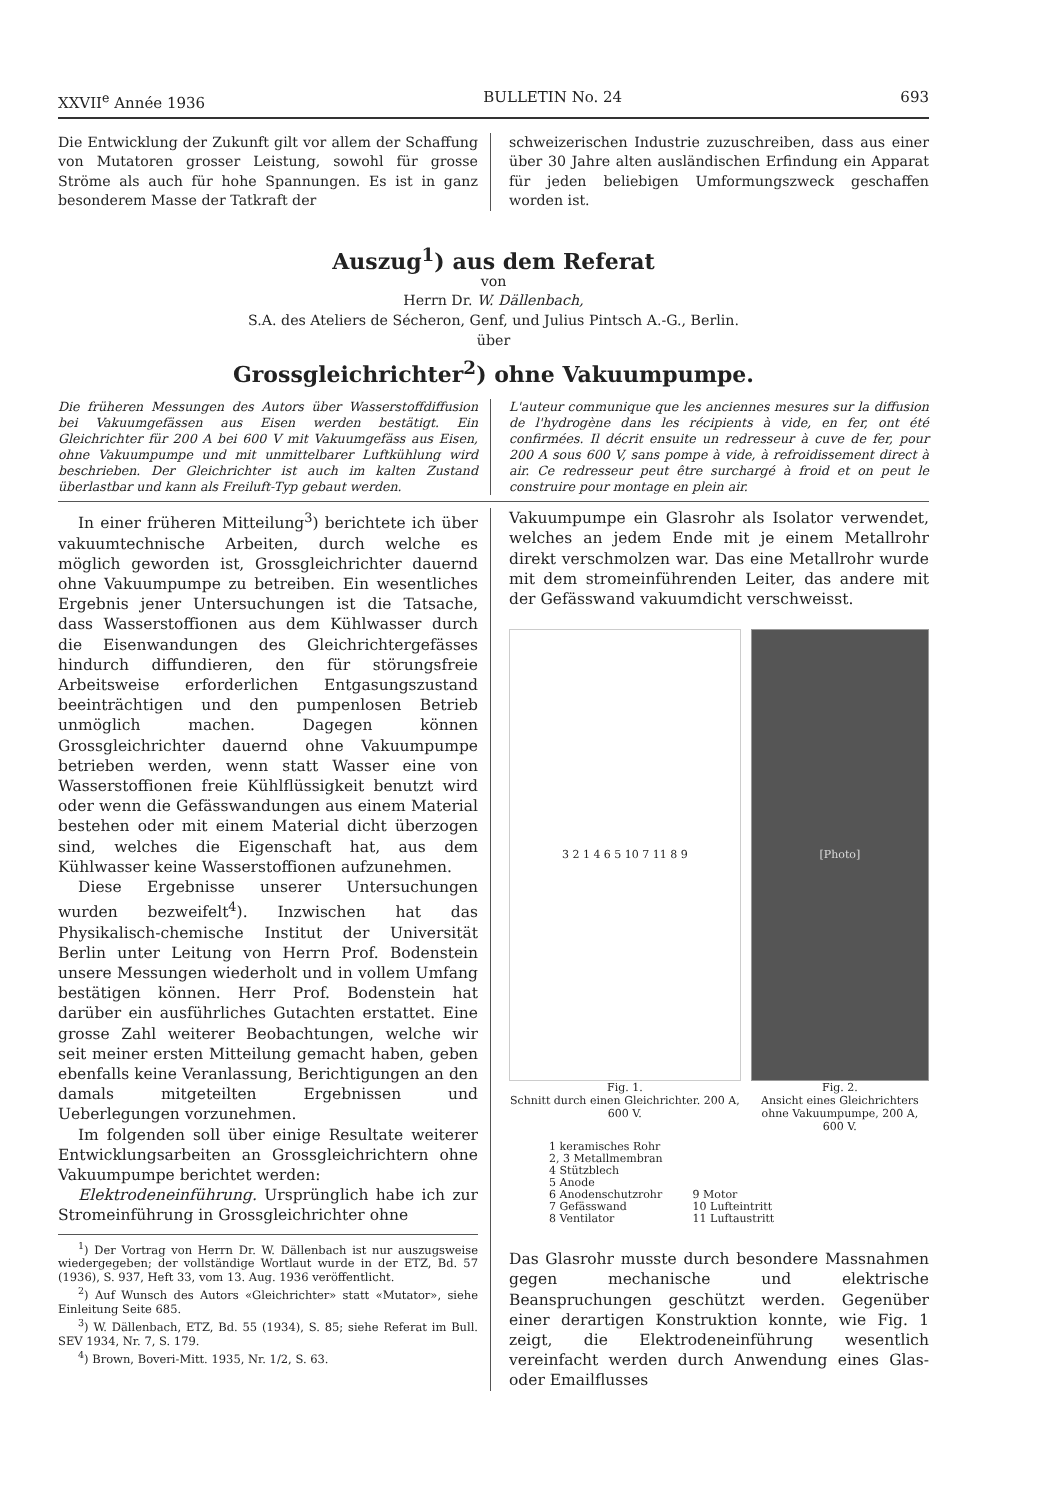XXVII<sup>e</sup> Année 1936 BULLETIN No. 24 693
Die Entwicklung der Zukunft gilt vor allem der Schaffung von Mutatoren grosser Leistung, sowohl für grosse Ströme als auch für hohe Spannungen. Es ist in ganz besonderem Masse der Tatkraft der
schweizerischen Industrie zuzuschreiben, dass aus einer über 30 Jahre alten ausländischen Erfindung ein Apparat für jeden beliebigen Umformungszweck geschaffen worden ist.
Auszug<sup>1</sup>) aus dem Referat
von
Herrn Dr. W. Dällenbach,
S.A. des Ateliers de Sécheron, Genf, und Julius Pintsch A.-G., Berlin.
über
Grossgleichrichter<sup>2</sup>) ohne Vakuumpumpe.
Die früheren Messungen des Autors über Wasserstoffdiffusion bei Vakuumgefässen aus Eisen werden bestätigt. Ein Gleichrichter für 200 A bei 600 V mit Vakuumgefäss aus Eisen, ohne Vakuumpumpe und mit unmittelbarer Luftkühlung wird beschrieben. Der Gleichrichter ist auch im kalten Zustand überlastbar und kann als Freiluft-Typ gebaut werden.
L'auteur communique que les anciennes mesures sur la diffusion de l'hydrogène dans les récipients à vide, en fer, ont été confirmées. Il décrit ensuite un redresseur à cuve de fer, pour 200 A sous 600 V, sans pompe à vide, à refroidissement direct à air. Ce redresseur peut être surchargé à froid et on peut le construire pour montage en plein air.
In einer früheren Mitteilung<sup>3</sup>) berichtete ich über vakuumtechnische Arbeiten, durch welche es möglich geworden ist, Grossgleichrichter dauernd ohne Vakuumpumpe zu betreiben. Ein wesentliches Ergebnis jener Untersuchungen ist die Tatsache, dass Wasserstoffionen aus dem Kühlwasser durch die Eisenwandungen des Gleichrichtergefässes hindurch diffundieren, den für störungsfreie Arbeitsweise erforderlichen Entgasungszustand beeinträchtigen und den pumpenlosen Betrieb unmöglich machen. Dagegen können Grossgleichrichter dauernd ohne Vakuumpumpe betrieben werden, wenn statt Wasser eine von Wasserstoffionen freie Kühlflüssigkeit benutzt wird oder wenn die Gefässwandungen aus einem Material bestehen oder mit einem Material dicht überzogen sind, welches die Eigenschaft hat, aus dem Kühlwasser keine Wasserstoffionen aufzunehmen.
Diese Ergebnisse unserer Untersuchungen wurden bezweifelt<sup>4</sup>). Inzwischen hat das Physikalisch-chemische Institut der Universität Berlin unter Leitung von Herrn Prof. Bodenstein unsere Messungen wiederholt und in vollem Umfang bestätigen können. Herr Prof. Bodenstein hat darüber ein ausführliches Gutachten erstattet. Eine grosse Zahl weiterer Beobachtungen, welche wir seit meiner ersten Mitteilung gemacht haben, geben ebenfalls keine Veranlassung, Berichtigungen an den damals mitgeteilten Ergebnissen und Ueberlegungen vorzunehmen.
Im folgenden soll über einige Resultate weiterer Entwicklungsarbeiten an Grossgleichrichtern ohne Vakuumpumpe berichtet werden:
Elektrodeneinführung. Ursprünglich habe ich zur Stromeinführung in Grossgleichrichter ohne
<sup>1</sup>) Der Vortrag von Herrn Dr. W. Dällenbach ist nur auszugsweise wiedergegeben; der vollständige Wortlaut wurde in der ETZ, Bd. 57 (1936), S. 937, Heft 33, vom 13. Aug. 1936 veröffentlicht.
<sup>2</sup>) Auf Wunsch des Autors «Gleichrichter» statt «Mutator», siehe Einleitung Seite 685.
<sup>3</sup>) W. Dällenbach, ETZ, Bd. 55 (1934), S. 85; siehe Referat im Bull. SEV 1934, Nr. 7, S. 179.
<sup>4</sup>) Brown, Boveri-Mitt. 1935, Nr. 1/2, S. 63.
Vakuumpumpe ein Glasrohr als Isolator verwendet, welches an jedem Ende mit je einem Metallrohr direkt verschmolzen war. Das eine Metallrohr wurde mit dem stromeinführenden Leiter, das andere mit der Gefässwand vakuumdicht verschweisst.
3 2 1 4 6 5 10 7 11 8 9
Fig. 1.
Schnitt durch einen Gleichrichter. 200 A, 600 V.
[Photo]
Fig. 2.
Ansicht eines Gleichrichters ohne Vakuumpumpe, 200 A, 600 V.
1 keramisches Rohr
2, 3 Metallmembran
4 Stützblech
5 Anode
6 Anodenschutzrohr
7 Gefässwand
8 Ventilator
9 Motor
10 Lufteintritt
11 Luftaustritt
Das Glasrohr musste durch besondere Massnahmen gegen mechanische und elektrische Beanspruchungen geschützt werden. Gegenüber einer derartigen Konstruktion konnte, wie Fig. 1 zeigt, die Elektrodeneinführung wesentlich vereinfacht werden durch Anwendung eines Glas- oder Emailflusses